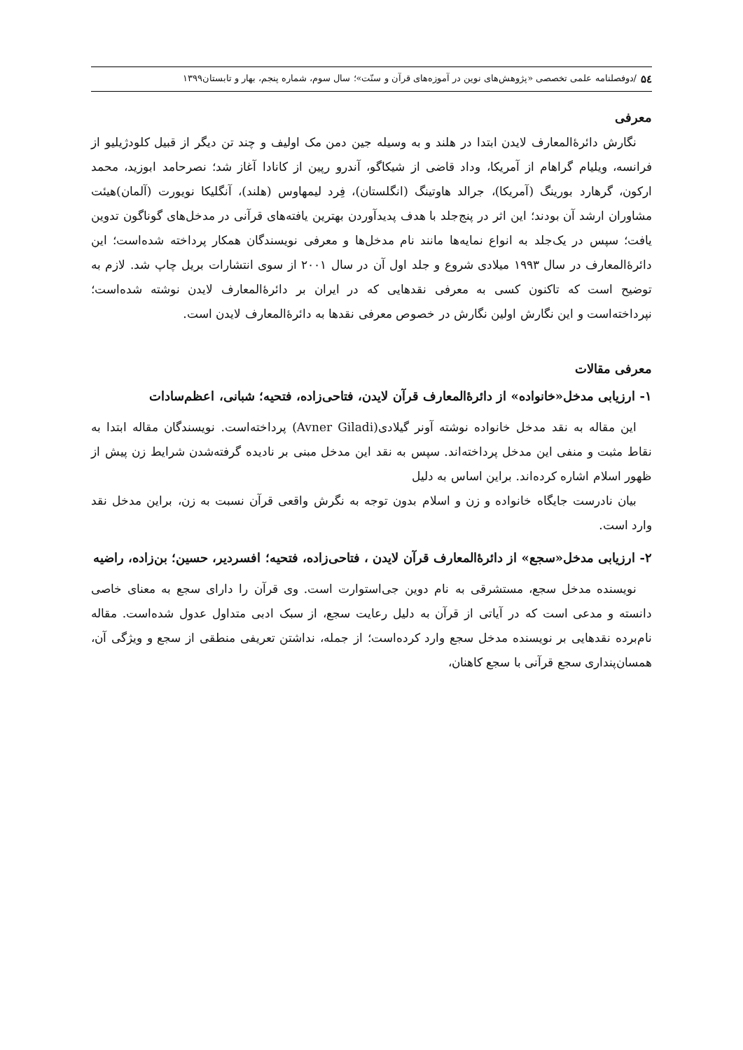۵٤ /دوفصلنامه علمی تخصصی «پژوهش‌های نوین در آموزه‌های قرآن و سنّت»؛ سال سوم، شماره پنجم، بهار و تابستان۱۳۹۹
معرفی
نگارش دائرۀالمعارف لایدن ابتدا در هلند و به وسیله جین دمن مک اولیف و چند تن دیگر از قبیل کلودژیلیو از فرانسه، ویلیام گراهام از آمریکا، وداد قاضی از شیکاگو، آندرو رپین از کانادا آغاز شد؛ نصرحامد ابوزید، محمد ارکون، گرهارد بورینگ (آمریکا)، جرالد هاوتینگ (انگلستان)، فِرد لیمهاوس (هلند)، آنگلیکا نویورت (آلمان)هیئت مشاوران ارشد آن بودند؛ این اثر در پنج‌جلد با هدف پدیدآوردن بهترین یافته‌های قرآنی در مدخل‌های گوناگون تدوین یافت؛ سپس در یک‌جلد به انواع نمایه‌ها مانند نام مدخل‌ها و معرفی نویسندگان همکار پرداخته شده‌است؛ این دائرۀالمعارف در سال ۱۹۹۳ میلادی شروع و جلد اول آن در سال ۲۰۰۱ از سوی انتشارات بریل چاپ شد. لازم به توضیح است که تاکنون کسی به معرفی نقدهایی که در ایران بر دائرۀالمعارف لایدن نوشته شده‌است؛ نپرداخته‌است و این نگارش اولین نگارش در خصوص معرفی نقدها به دائرۀالمعارف لایدن است.
معرفی مقالات
۱- ارزیابی مدخل«خانواده» از دائرۀالمعارف قرآن لایدن، فتاحی‌زاده، فتحیه؛ شبانی، اعظم‌سادات
این مقاله به نقد مدخل خانواده نوشته آونر گیلادی(Avner Giladi) پرداخته‌است. نویسندگان مقاله ابتدا به نقاط مثبت و منفی این مدخل پرداخته‌اند. سپس به نقد این مدخل مبنی بر نادیده گرفته‌شدن شرایط زن پیش از ظهور اسلام اشاره کرده‌اند. براین اساس به دلیل
بیان نادرست جایگاه خانواده و زن و اسلام بدون توجه به نگرش واقعی قرآن نسبت به زن، براین مدخل نقد وارد است.
۲- ارزیابی مدخل«سجع» از دائرۀالمعارف قرآن لایدن ، فتاحی‌زاده، فتحیه؛ افسردیر، حسین؛ بن‌زاده، راضیه
نویسنده مدخل سجع، مستشرقی به نام دوین جی‌استوارت است. وی قرآن را دارای سجع به معنای خاصی دانسته و مدعی است که در آیاتی از قرآن به دلیل رعایت سجع، از سبک ادبی متداول عدول شده‌است. مقاله نام‌برده نقدهایی بر نویسنده مدخل سجع وارد کرده‌است؛ از جمله، نداشتن تعریفی منطقی از سجع و ویژگی آن، همسان‌پنداری سجع قرآنی با سجع کاهنان،